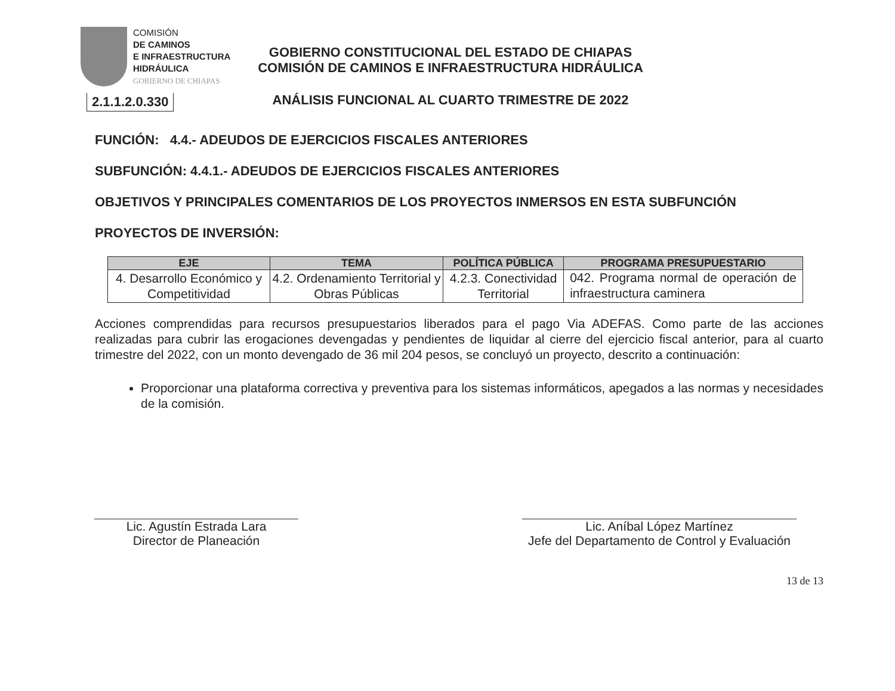COMISIÓN
DE CAMINOS
E INFRAESTRUCTURA
HIDRÁULICA
GOBIERNO DE CHIAPAS
2.1.1.2.0.330
GOBIERNO CONSTITUCIONAL DEL ESTADO DE CHIAPAS
COMISIÓN DE CAMINOS E INFRAESTRUCTURA HIDRÁULICA
ANÁLISIS FUNCIONAL AL CUARTO TRIMESTRE DE 2022
FUNCIÓN: 4.4.- ADEUDOS DE EJERCICIOS FISCALES ANTERIORES
SUBFUNCIÓN: 4.4.1.- ADEUDOS DE EJERCICIOS FISCALES ANTERIORES
OBJETIVOS Y PRINCIPALES COMENTARIOS DE LOS PROYECTOS INMERSOS EN ESTA SUBFUNCIÓN
PROYECTOS DE INVERSIÓN:
| EJE | TEMA | POLÍTICA PÚBLICA | PROGRAMA PRESUPUESTARIO |
| --- | --- | --- | --- |
| 4. Desarrollo Económico y Competitividad | 4.2. Ordenamiento Territorial y Obras Públicas | 4.2.3. Conectividad Territorial | 042. Programa normal de operación de infraestructura caminera |
Acciones comprendidas para recursos presupuestarios liberados para el pago Via ADEFAS. Como parte de las acciones realizadas para cubrir las erogaciones devengadas y pendientes de liquidar al cierre del ejercicio fiscal anterior, para al cuarto trimestre del 2022, con un monto devengado de 36 mil 204 pesos, se concluyó un proyecto, descrito a continuación:
Proporcionar una plataforma correctiva y preventiva para los sistemas informáticos, apegados a las normas y necesidades de la comisión.
Lic. Agustín Estrada Lara
Director de Planeación
Lic. Aníbal López Martínez
Jefe del Departamento de Control y Evaluación
13 de 13